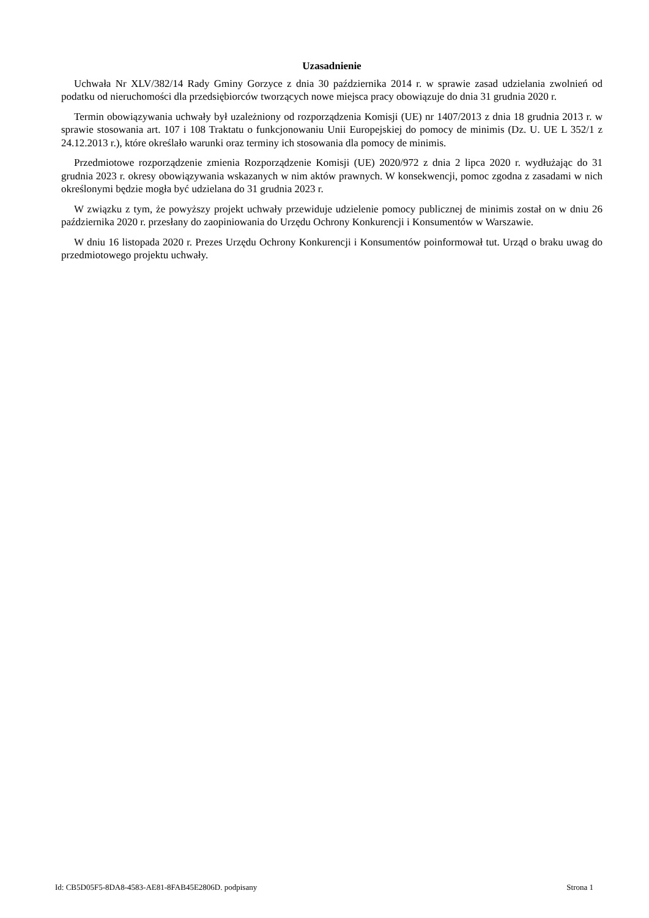Uzasadnienie
Uchwała Nr XLV/382/14 Rady Gminy Gorzyce z dnia 30 października 2014 r. w sprawie zasad udzielania zwolnień od podatku od nieruchomości dla przedsiębiorców tworzących nowe miejsca pracy obowiązuje do dnia 31 grudnia 2020 r.
Termin obowiązywania uchwały był uzależniony od rozporządzenia Komisji (UE) nr 1407/2013 z dnia 18 grudnia 2013 r. w sprawie stosowania art. 107 i 108 Traktatu o funkcjonowaniu Unii Europejskiej do pomocy de minimis (Dz. U. UE L 352/1 z 24.12.2013 r.), które określało warunki oraz terminy ich stosowania dla pomocy de minimis.
Przedmiotowe rozporządzenie zmienia Rozporządzenie Komisji (UE) 2020/972 z dnia 2 lipca 2020 r. wydłużając do 31 grudnia 2023 r. okresy obowiązywania wskazanych w nim aktów prawnych. W konsekwencji, pomoc zgodna z zasadami w nich określonymi będzie mogła być udzielana do 31 grudnia 2023 r.
W związku z tym, że powyższy projekt uchwały przewiduje udzielenie pomocy publicznej de minimis został on w dniu 26 października 2020 r. przesłany do zaopiniowania do Urzędu Ochrony Konkurencji i Konsumentów w Warszawie.
W dniu 16 listopada 2020 r. Prezes Urzędu Ochrony Konkurencji i Konsumentów poinformował tut. Urząd o braku uwag do przedmiotowego projektu uchwały.
Id: CB5D05F5-8DA8-4583-AE81-8FAB45E2806D. podpisany Strona 1